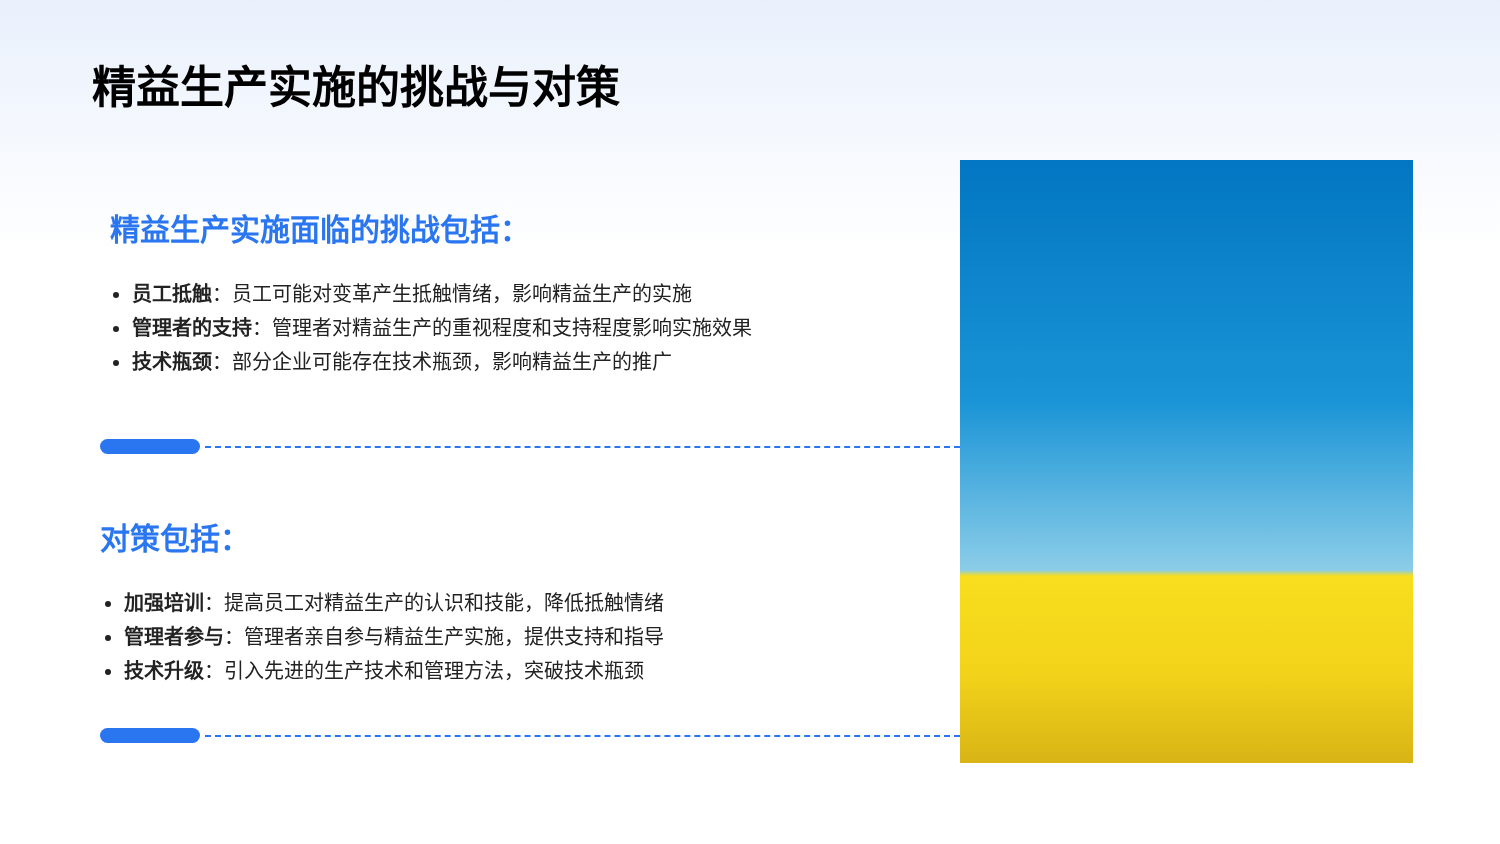精益生产实施的挑战与对策
精益生产实施面临的挑战包括：
员工抵触：员工可能对变革产生抵触情绪，影响精益生产的实施
管理者的支持：管理者对精益生产的重视程度和支持程度影响实施效果
技术瓶颈：部分企业可能存在技术瓶颈，影响精益生产的推广
对策包括：
加强培训：提高员工对精益生产的认识和技能，降低抵触情绪
管理者参与：管理者亲自参与精益生产实施，提供支持和指导
技术升级：引入先进的生产技术和管理方法，突破技术瓶颈